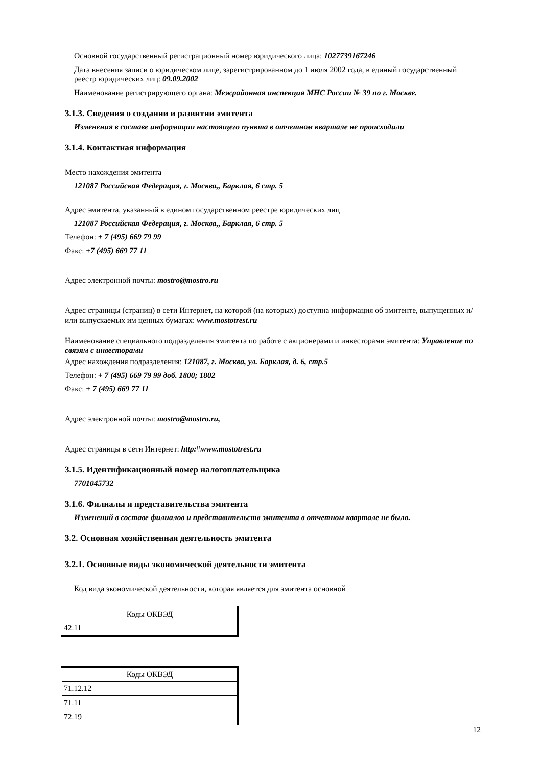Основной государственный регистрационный номер юридического лица: 1027739167246
Дата внесения записи о юридическом лице, зарегистрированном до 1 июля 2002 года, в единый государственный реестр юридических лиц: 09.09.2002
Наименование регистрирующего органа: Межрайонная инспекция МНС России № 39 по г. Москве.
3.1.3. Сведения о создании и развитии эмитента
Изменения в составе информации настоящего пункта в отчетном квартале не происходили
3.1.4. Контактная информация
Место нахождения эмитента
121087 Российская Федерация, г. Москва,, Барклая, 6 стр. 5
Адрес эмитента, указанный в едином государственном реестре юридических лиц
121087 Российская Федерация, г. Москва,, Барклая, 6 стр. 5
Телефон: + 7 (495) 669 79 99
Факс: +7 (495) 669 77 11
Адрес электронной почты: mostro@mostro.ru
Адрес страницы (страниц) в сети Интернет, на которой (на которых) доступна информация об эмитенте, выпущенных и/или выпускаемых им ценных бумагах: www.mostotrest.ru
Наименование специального подразделения эмитента по работе с акционерами и инвесторами эмитента: Управление по связям с инвесторами
Адрес нахождения подразделения: 121087, г. Москва, ул. Барклая, д. 6, стр.5
Телефон: + 7 (495) 669 79 99 доб. 1800; 1802
Факс: + 7 (495) 669 77 11
Адрес электронной почты: mostro@mostro.ru,
Адрес страницы в сети Интернет: http:\\www.mostotrest.ru
3.1.5. Идентификационный номер налогоплательщика
7701045732
3.1.6. Филиалы и представительства эмитента
Изменений в составе филиалов и представительств эмитента в отчетном квартале не было.
3.2. Основная хозяйственная деятельность эмитента
3.2.1. Основные виды экономической деятельности эмитента
Код вида экономической деятельности, которая является для эмитента основной
| Коды ОКВЭД |
| --- |
| 42.11 |
| Коды ОКВЭД |
| --- |
| 71.12.12 |
| 71.11 |
| 72.19 |
12